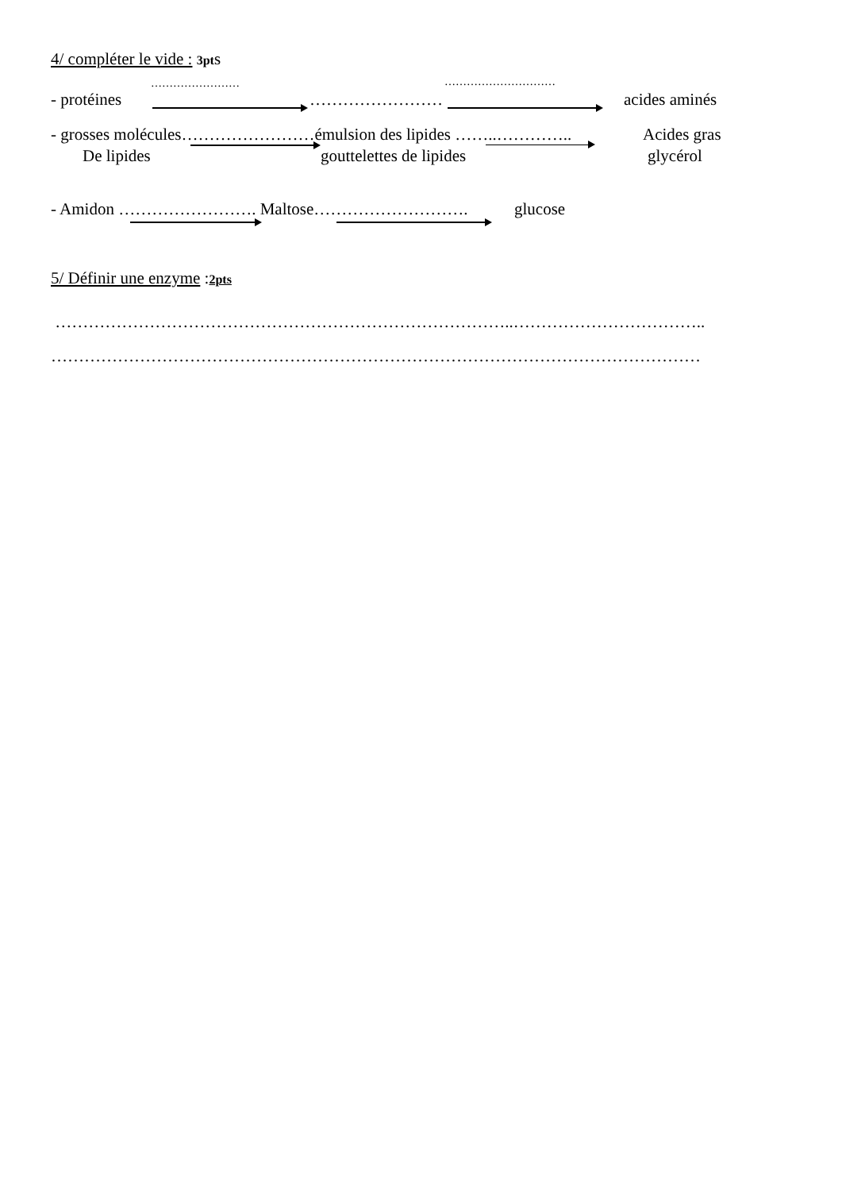4/ compléter le vide : 3pts
- protéines
……………………
……………………
…………………………
acides aminés
- grosses molécules……………………émulsion des lipides ……..………….. Acides gras
De lipides gouttelettes de lipides glycérol
- Amidon ……………………. Maltose………………………. glucose
5/ Définir une enzyme :2pts
………………………………………………………………………..……………………………..
………………………………………………………………………………………………………